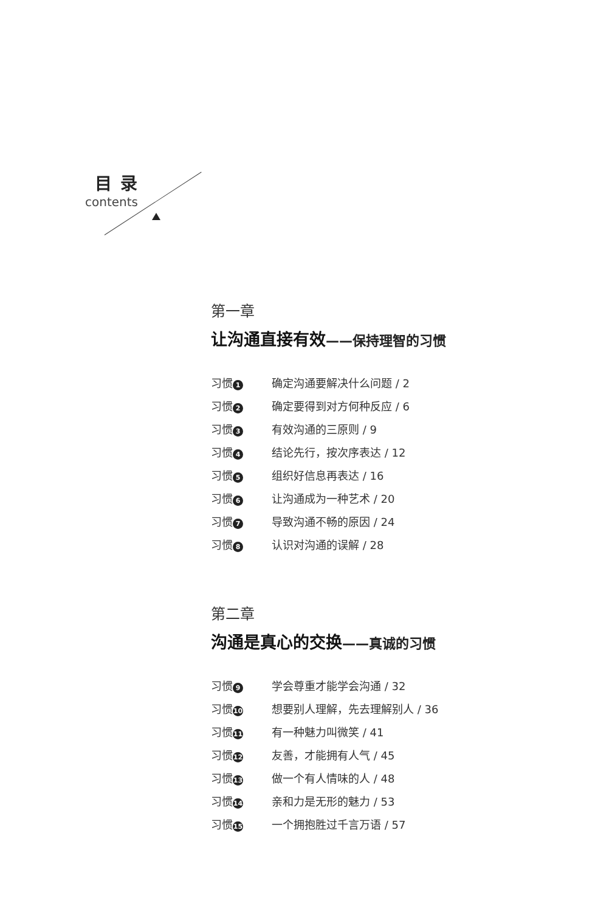目录
contents
第一章
让沟通直接有效——保持理智的习惯
习惯 1 确定沟通要解决什么问题 / 2
习惯 2 确定要得到对方何种反应 / 6
习惯 3 有效沟通的三原则 / 9
习惯 4 结论先行，按次序表达 / 12
习惯 5 组织好信息再表达 / 16
习惯 6 让沟通成为一种艺术 / 20
习惯 7 导致沟通不畅的原因 / 24
习惯 8 认识对沟通的误解 / 28
第二章
沟通是真心的交换——真诚的习惯
习惯 9 学会尊重才能学会沟通 / 32
习惯 10 想要别人理解，先去理解别人 / 36
习惯 11 有一种魅力叫微笑 / 41
习惯 12 友善，才能拥有人气 / 45
习惯 13 做一个有人情味的人 / 48
习惯 14 亲和力是无形的魅力 / 53
习惯 15 一个拥抱胜过千言万语 / 57